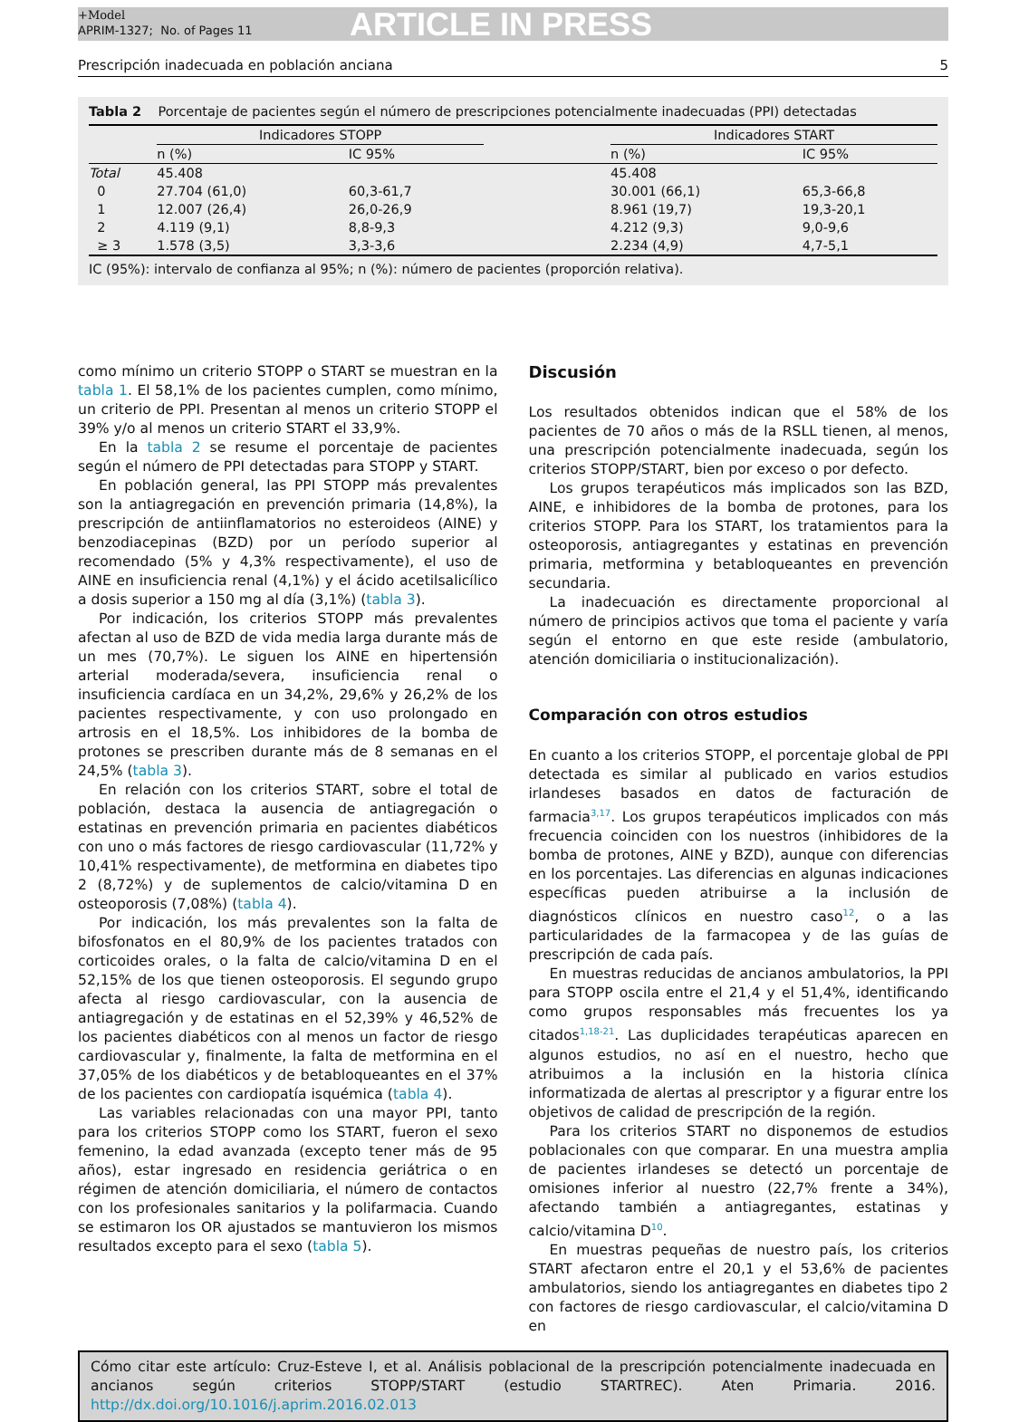+Model
APRIM-1327; No. of Pages 11
ARTICLE IN PRESS
Prescripción inadecuada en población anciana 5
Tabla 2 Porcentaje de pacientes según el número de prescripciones potencialmente inadecuadas (PPI) detectadas
| | Indicadores STOPP | | | Indicadores START | |
| --- | --- | --- | --- | --- | --- |
| | n (%) | IC 95% | | n (%) | IC 95% |
| Total | 45.408 | | | 45.408 | |
| 0 | 27.704 (61,0) | 60,3-61,7 | | 30.001 (66,1) | 65,3-66,8 |
| 1 | 12.007 (26,4) | 26,0-26,9 | | 8.961 (19,7) | 19,3-20,1 |
| 2 | 4.119 (9,1) | 8,8-9,3 | | 4.212 (9,3) | 9,0-9,6 |
| ≥ 3 | 1.578 (3,5) | 3,3-3,6 | | 2.234 (4,9) | 4,7-5,1 |
IC (95%): intervalo de confianza al 95%; n (%): número de pacientes (proporción relativa).
como mínimo un criterio STOPP o START se muestran en la tabla 1. El 58,1% de los pacientes cumplen, como mínimo, un criterio de PPI. Presentan al menos un criterio STOPP el 39% y/o al menos un criterio START el 33,9%.
En la tabla 2 se resume el porcentaje de pacientes según el número de PPI detectadas para STOPP y START.
En población general, las PPI STOPP más prevalentes son la antiagregación en prevención primaria (14,8%), la prescripción de antiinflamatorios no esteroideos (AINE) y benzodiacepinas (BZD) por un período superior al recomendado (5% y 4,3% respectivamente), el uso de AINE en insuficiencia renal (4,1%) y el ácido acetilsalicílico a dosis superior a 150 mg al día (3,1%) (tabla 3).
Por indicación, los criterios STOPP más prevalentes afectan al uso de BZD de vida media larga durante más de un mes (70,7%). Le siguen los AINE en hipertensión arterial moderada/severa, insuficiencia renal o insuficiencia cardíaca en un 34,2%, 29,6% y 26,2% de los pacientes respectivamente, y con uso prolongado en artrosis en el 18,5%. Los inhibidores de la bomba de protones se prescriben durante más de 8 semanas en el 24,5% (tabla 3).
En relación con los criterios START, sobre el total de población, destaca la ausencia de antiagregación o estatinas en prevención primaria en pacientes diabéticos con uno o más factores de riesgo cardiovascular (11,72% y 10,41% respectivamente), de metformina en diabetes tipo 2 (8,72%) y de suplementos de calcio/vitamina D en osteoporosis (7,08%) (tabla 4).
Por indicación, los más prevalentes son la falta de bifosfonatos en el 80,9% de los pacientes tratados con corticoides orales, o la falta de calcio/vitamina D en el 52,15% de los que tienen osteoporosis. El segundo grupo afecta al riesgo cardiovascular, con la ausencia de antiagregación y de estatinas en el 52,39% y 46,52% de los pacientes diabéticos con al menos un factor de riesgo cardiovascular y, finalmente, la falta de metformina en el 37,05% de los diabéticos y de betabloqueantes en el 37% de los pacientes con cardiopatía isquémica (tabla 4).
Las variables relacionadas con una mayor PPI, tanto para los criterios STOPP como los START, fueron el sexo femenino, la edad avanzada (excepto tener más de 95 años), estar ingresado en residencia geriátrica o en régimen de atención domiciliaria, el número de contactos con los profesionales sanitarios y la polifarmacia. Cuando se estimaron los OR ajustados se mantuvieron los mismos resultados excepto para el sexo (tabla 5).
Discusión
Los resultados obtenidos indican que el 58% de los pacientes de 70 años o más de la RSLL tienen, al menos, una prescripción potencialmente inadecuada, según los criterios STOPP/START, bien por exceso o por defecto.
Los grupos terapéuticos más implicados son las BZD, AINE, e inhibidores de la bomba de protones, para los criterios STOPP. Para los START, los tratamientos para la osteoporosis, antiagregantes y estatinas en prevención primaria, metformina y betabloqueantes en prevención secundaria.
La inadecuación es directamente proporcional al número de principios activos que toma el paciente y varía según el entorno en que este reside (ambulatorio, atención domiciliaria o institucionalización).
Comparación con otros estudios
En cuanto a los criterios STOPP, el porcentaje global de PPI detectada es similar al publicado en varios estudios irlandeses basados en datos de facturación de farmacia<sup>3,17</sup>. Los grupos terapéuticos implicados con más frecuencia coinciden con los nuestros (inhibidores de la bomba de protones, AINE y BZD), aunque con diferencias en los porcentajes. Las diferencias en algunas indicaciones específicas pueden atribuirse a la inclusión de diagnósticos clínicos en nuestro caso<sup>12</sup>, o a las particularidades de la farmacopea y de las guías de prescripción de cada país.
En muestras reducidas de ancianos ambulatorios, la PPI para STOPP oscila entre el 21,4 y el 51,4%, identificando como grupos responsables más frecuentes los ya citados<sup>1,18-21</sup>. Las duplicidades terapéuticas aparecen en algunos estudios, no así en el nuestro, hecho que atribuimos a la inclusión en la historia clínica informatizada de alertas al prescriptor y a figurar entre los objetivos de calidad de prescripción de la región.
Para los criterios START no disponemos de estudios poblacionales con que comparar. En una muestra amplia de pacientes irlandeses se detectó un porcentaje de omisiones inferior al nuestro (22,7% frente a 34%), afectando también a antiagregantes, estatinas y calcio/vitamina D<sup>10</sup>.
En muestras pequeñas de nuestro país, los criterios START afectaron entre el 20,1 y el 53,6% de pacientes ambulatorios, siendo los antiagregantes en diabetes tipo 2 con factores de riesgo cardiovascular, el calcio/vitamina D en
Cómo citar este artículo: Cruz-Esteve I, et al. Análisis poblacional de la prescripción potencialmente inadecuada en ancianos según criterios STOPP/START (estudio STARTREC). Aten Primaria. 2016. http://dx.doi.org/10.1016/j.aprim.2016.02.013